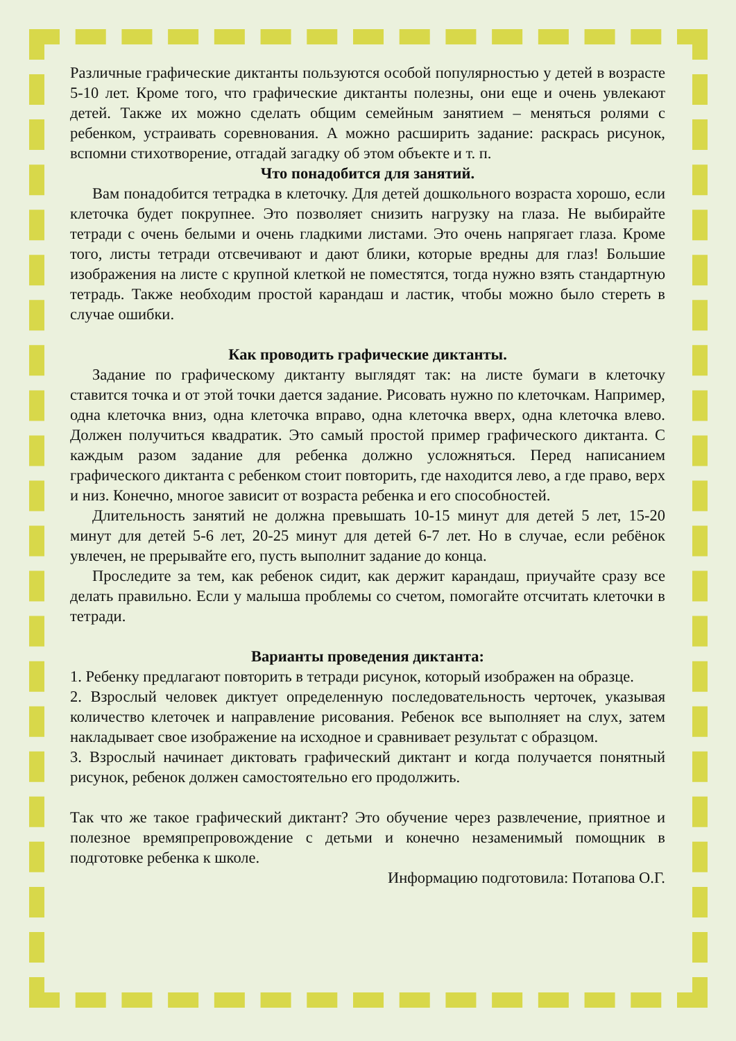Различные графические диктанты пользуются особой популярностью у детей в возрасте 5-10 лет. Кроме того, что графические диктанты полезны, они еще и очень увлекают детей. Также их можно сделать общим семейным занятием – меняться ролями с ребенком, устраивать соревнования. А можно расширить задание: раскрась рисунок, вспомни стихотворение, отгадай загадку об этом объекте и т. п.
Что понадобится для занятий.
Вам понадобится тетрадка в клеточку. Для детей дошкольного возраста хорошо, если клеточка будет покрупнее. Это позволяет снизить нагрузку на глаза. Не выбирайте тетради с очень белыми и очень гладкими листами. Это очень напрягает глаза. Кроме того, листы тетради отсвечивают и дают блики, которые вредны для глаз! Большие изображения на листе с крупной клеткой не поместятся, тогда нужно взять стандартную тетрадь. Также необходим простой карандаш и ластик, чтобы можно было стереть в случае ошибки.
Как проводить графические диктанты.
Задание по графическому диктанту выглядят так: на листе бумаги в клеточку ставится точка и от этой точки дается задание. Рисовать нужно по клеточкам. Например, одна клеточка вниз, одна клеточка вправо, одна клеточка вверх, одна клеточка влево. Должен получиться квадратик. Это самый простой пример графического диктанта. С каждым разом задание для ребенка должно усложняться. Перед написанием графического диктанта с ребенком стоит повторить, где находится лево, а где право, верх и низ. Конечно, многое зависит от возраста ребенка и его способностей.
Длительность занятий не должна превышать 10-15 минут для детей 5 лет, 15-20 минут для детей 5-6 лет, 20-25 минут для детей 6-7 лет. Но в случае, если ребёнок увлечен, не прерывайте его, пусть выполнит задание до конца.
Проследите за тем, как ребенок сидит, как держит карандаш, приучайте сразу все делать правильно. Если у малыша проблемы со счетом, помогайте отсчитать клеточки в тетради.
Варианты проведения диктанта:
1. Ребенку предлагают повторить в тетради рисунок, который изображен на образце.
2. Взрослый человек диктует определенную последовательность черточек, указывая количество клеточек и направление рисования. Ребенок все выполняет на слух, затем накладывает свое изображение на исходное и сравнивает результат с образцом.
3. Взрослый начинает диктовать графический диктант и когда получается понятный рисунок, ребенок должен самостоятельно его продолжить.
Так что же такое графический диктант? Это обучение через развлечение, приятное и полезное времяпрепровождение с детьми и конечно незаменимый помощник в подготовке ребенка к школе.
Информацию подготовила: Потапова О.Г.